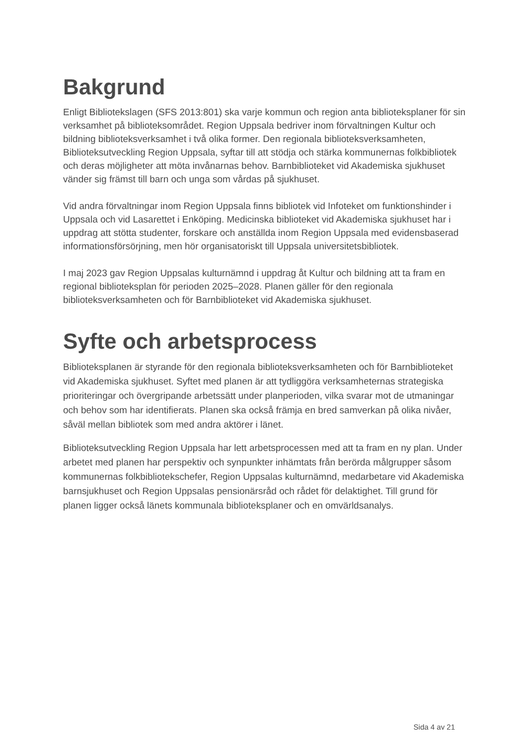Bakgrund
Enligt Bibliotekslagen (SFS 2013:801) ska varje kommun och region anta biblioteksplaner för sin verksamhet på biblioteksområdet. Region Uppsala bedriver inom förvaltningen Kultur och bildning biblioteksverksamhet i två olika former. Den regionala biblioteksverksamheten, Biblioteksutveckling Region Uppsala, syftar till att stödja och stärka kommunernas folkbibliotek och deras möjligheter att möta invånarnas behov. Barnbiblioteket vid Akademiska sjukhuset vänder sig främst till barn och unga som vårdas på sjukhuset.
Vid andra förvaltningar inom Region Uppsala finns bibliotek vid Infoteket om funktionshinder i Uppsala och vid Lasarettet i Enköping. Medicinska biblioteket vid Akademiska sjukhuset har i uppdrag att stötta studenter, forskare och anställda inom Region Uppsala med evidensbaserad informationsförsörjning, men hör organisatoriskt till Uppsala universitetsbibliotek.
I maj 2023 gav Region Uppsalas kulturnämnd i uppdrag åt Kultur och bildning att ta fram en regional biblioteksplan för perioden 2025–2028. Planen gäller för den regionala biblioteksverksamheten och för Barnbiblioteket vid Akademiska sjukhuset.
Syfte och arbetsprocess
Biblioteksplanen är styrande för den regionala biblioteksverksamheten och för Barnbiblioteket vid Akademiska sjukhuset. Syftet med planen är att tydliggöra verksamheternas strategiska prioriteringar och övergripande arbetssätt under planperioden, vilka svarar mot de utmaningar och behov som har identifierats. Planen ska också främja en bred samverkan på olika nivåer, såväl mellan bibliotek som med andra aktörer i länet.
Biblioteksutveckling Region Uppsala har lett arbetsprocessen med att ta fram en ny plan. Under arbetet med planen har perspektiv och synpunkter inhämtats från berörda målgrupper såsom kommunernas folkbibliotekschefer, Region Uppsalas kulturnämnd, medarbetare vid Akademiska barnsjukhuset och Region Uppsalas pensionärsråd och rådet för delaktighet. Till grund för planen ligger också länets kommunala biblioteksplaner och en omvärldsanalys.
Sida 4 av 21